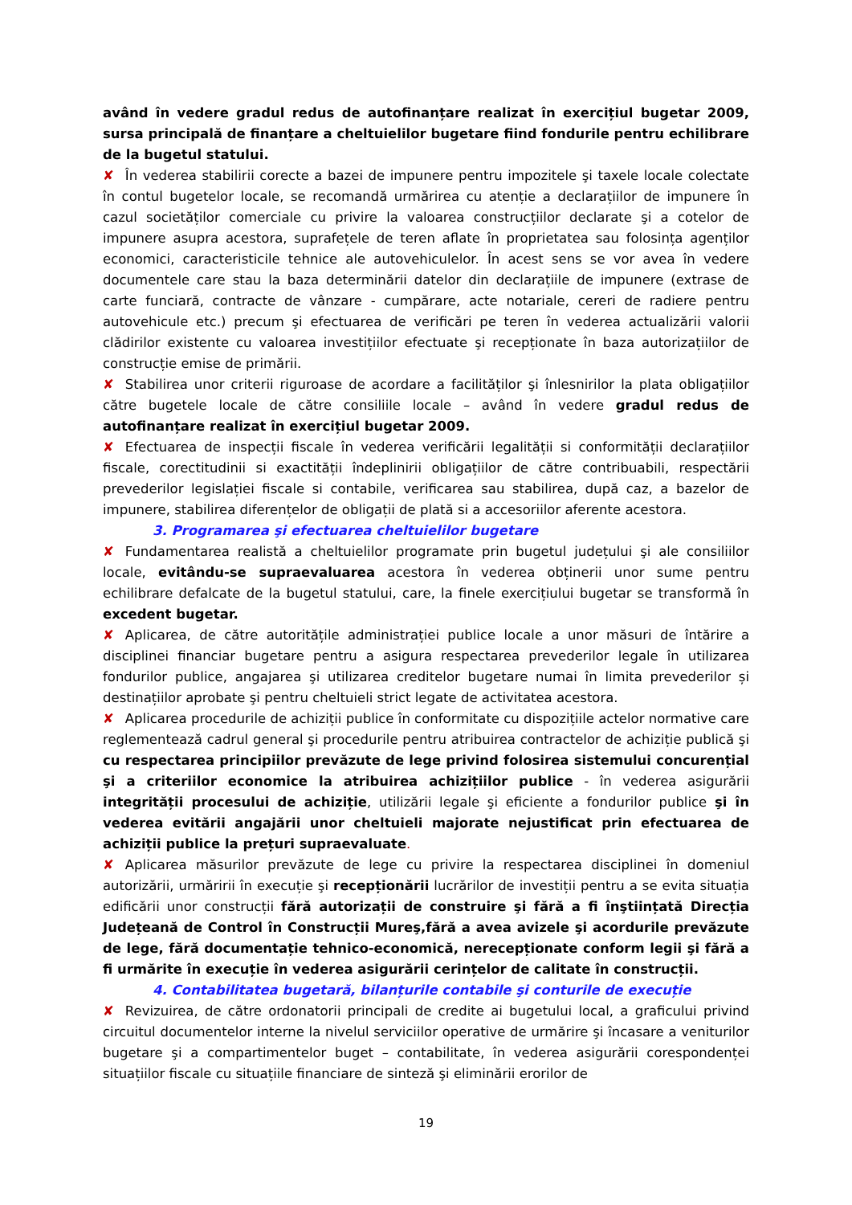având în vedere gradul redus de autofinanțare realizat în exercițiul bugetar 2009, sursa principală de finanțare a cheltuielilor bugetare fiind fondurile pentru echilibrare de la bugetul statului.
✘ În vederea stabilirii corecte a bazei de impunere pentru impozitele şi taxele locale colectate în contul bugetelor locale, se recomandă urmărirea cu atenție a declarațiilor de impunere în cazul societăților comerciale cu privire la valoarea construcțiilor declarate şi a cotelor de impunere asupra acestora, suprafețele de teren aflate în proprietatea sau folosința agenților economici, caracteristicile tehnice ale autovehiculelor. În acest sens se vor avea în vedere documentele care stau la baza determinării datelor din declarațiile de impunere (extrase de carte funciară, contracte de vânzare - cumpărare, acte notariale, cereri de radiere pentru autovehicule etc.) precum şi efectuarea de verificări pe teren în vederea actualizării valorii clădirilor existente cu valoarea investițiilor efectuate şi recepționate în baza autorizațiilor de construcție emise de primării.
✘ Stabilirea unor criterii riguroase de acordare a facilităților şi înlesnirilor la plata obligațiilor către bugetele locale de către consiliile locale – având în vedere gradul redus de autofinanțare realizat în exercițiul bugetar 2009.
✘ Efectuarea de inspecții fiscale în vederea verificării legalității si conformității declarațiilor fiscale, corectitudinii si exactității îndeplinirii obligațiilor de către contribuabili, respectării prevederilor legislației fiscale si contabile, verificarea sau stabilirea, după caz, a bazelor de impunere, stabilirea diferențelor de obligații de plată si a accesoriilor aferente acestora.
3. Programarea şi efectuarea cheltuielilor bugetare
✘ Fundamentarea realistă a cheltuielilor programate prin bugetul județului şi ale consiliilor locale, evitându-se supraevaluarea acestora în vederea obținerii unor sume pentru echilibrare defalcate de la bugetul statului, care, la finele exercițiului bugetar se transformă în excedent bugetar.
✘ Aplicarea, de către autoritățile administrației publice locale a unor măsuri de întărire a disciplinei financiar bugetare pentru a asigura respectarea prevederilor legale în utilizarea fondurilor publice, angajarea şi utilizarea creditelor bugetare numai în limita prevederilor și destinațiilor aprobate şi pentru cheltuieli strict legate de activitatea acestora.
✘ Aplicarea procedurile de achiziții publice în conformitate cu dispozițiile actelor normative care reglementează cadrul general şi procedurile pentru atribuirea contractelor de achiziție publică şi cu respectarea principiilor prevăzute de lege privind folosirea sistemului concurențial şi a criteriilor economice la atribuirea achizițiilor publice - în vederea asigurării integrității procesului de achiziție, utilizării legale şi eficiente a fondurilor publice şi în vederea evitării angajării unor cheltuieli majorate nejustificat prin efectuarea de achiziții publice la prețuri supraevaluate.
✘ Aplicarea măsurilor prevăzute de lege cu privire la respectarea disciplinei în domeniul autorizării, urmăririi în execuție şi recepționării lucrărilor de investiții pentru a se evita situația edificării unor construcții fără autorizații de construire şi fără a fi înştiințată Direcția Județeană de Control în Construcții Mureş,fără a avea avizele şi acordurile prevăzute de lege, fără documentație tehnico-economică, nerecepționate conform legii şi fără a fi urmărite în execuție în vederea asigurării cerințelor de calitate în construcții.
4. Contabilitatea bugetară, bilanțurile contabile şi conturile de execuție
✘ Revizuirea, de către ordonatorii principali de credite ai bugetului local, a graficului privind circuitul documentelor interne la nivelul serviciilor operative de urmărire şi încasare a veniturilor bugetare şi a compartimentelor buget – contabilitate, în vederea asigurării corespondenței situațiilor fiscale cu situațiile financiare de sinteză şi eliminării erorilor de
19